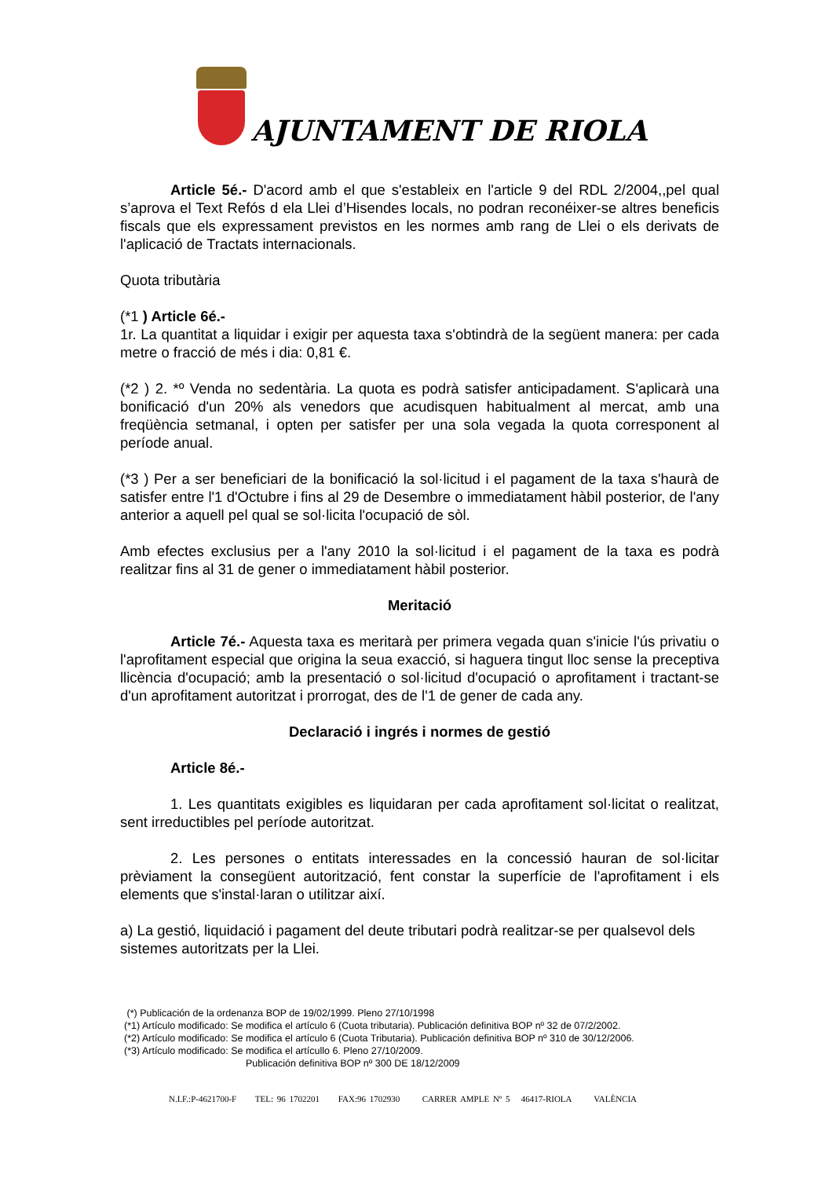AJUNTAMENT DE RIOLA
Article 5é.- D'acord amb el que s'estableix en l'article 9 del RDL 2/2004,,pel qual s’aprova el Text Refós d ela Llei d’Hisendes locals, no podran reconéixer-se altres beneficis fiscals que els expressament previstos en les normes amb rang de Llei o els derivats de l'aplicació de Tractats internacionals.
Quota tributària
(*1 ) Article 6é.-
1r. La quantitat a liquidar i exigir per aquesta taxa s'obtindrà de la següent manera: per cada metre o fracció de més i dia: 0,81 €.
(*2 ) 2. *º Venda no sedentària. La quota es podrà satisfer anticipadament. S'aplicarà una bonificació d'un 20% als venedors que acudisquen habitualment al mercat, amb una freqüència setmanal, i opten per satisfer per una sola vegada la quota corresponent al període anual.
(*3 ) Per a ser beneficiari de la bonificació la sol·licitud i el pagament de la taxa s'haurà de satisfer entre l'1 d'Octubre i fins al 29 de Desembre o immediatament hàbil posterior, de l'any anterior a aquell pel qual se sol·licita l'ocupació de sòl.
Amb efectes exclusius per a l'any 2010 la sol·licitud i el pagament de la taxa es podrà realitzar fins al 31 de gener o immediatament hàbil posterior.
Meritació
Article 7é.- Aquesta taxa es meritarà per primera vegada quan s'inicie l'ús privatiu o l'aprofitament especial que origina la seua exacció, si haguera tingut lloc sense la preceptiva llicència d'ocupació; amb la presentació o sol·licitud d'ocupació o aprofitament i tractant-se d'un aprofitament autoritzat i prorrogat, des de l'1 de gener de cada any.
Declaració i ingrés i normes de gestió
Article 8é.-
1. Les quantitats exigibles es liquidaran per cada aprofitament sol·licitat o realitzat, sent irreductibles pel període autoritzat.
2. Les persones o entitats interessades en la concessió hauran de sol·licitar prèviament la consegüent autorització, fent constar la superfície de l'aprofitament i els elements que s'instal·laran o utilitzar així.
a) La gestió, liquidació i pagament del deute tributari podrà realitzar-se per qualsevol dels
sistemes autoritzats per la Llei.
(*) Publicación de la ordenanza BOP de 19/02/1999. Pleno 27/10/1998
(*1) Artículo modificado: Se modifica el artículo 6 (Cuota tributaria). Publicación definitiva BOP nº 32 de 07/2/2002.
(*2) Artículo modificado: Se modifica el artículo 6 (Cuota Tributaria). Publicación definitiva BOP nº 310 de 30/12/2006.
(*3) Artículo modificado: Se modifica el artícullo 6. Pleno 27/10/2009.
Publicación definitiva BOP nº 300 DE 18/12/2009
N.I.F.:P-4621700-F TEL: 96 1702201 FAX:96 1702930 CARRER AMPLE Nº 5 46417-RIOLA VALÈNCIA